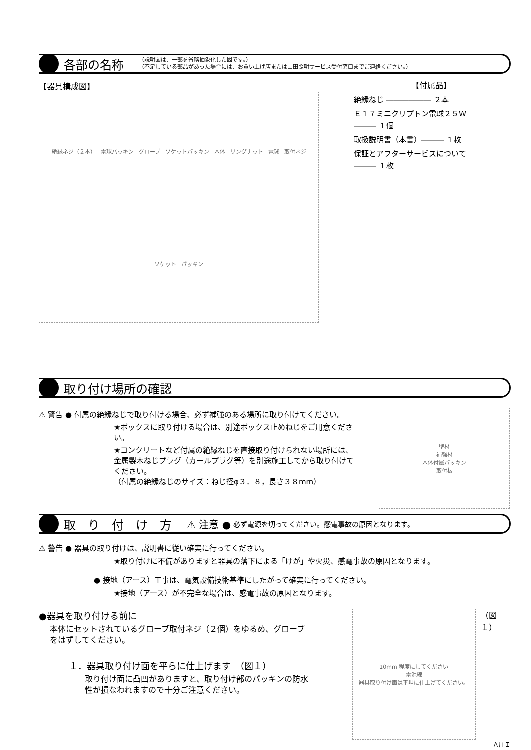各部の名称
（説明図は、一部を省略抽象化した図です。）
（不足している部品があった場合には、お買い上げ店または山田照明サービス受付窓口までご連絡ください。）
【器具構成図】
絶縁ネジ（２本） 電球パッキン グローブ ソケットパッキン 本体 リングナット 電球 取付ネジ ソケット パッキン
【付属品】
絶縁ねじ ―――――― ２本
Ｅ１７ミニクリプトン電球２５Ｗ
――― １個
取扱説明書（本書）――― １枚
保証とアフターサービスについて
――― １枚
取り付け場所の確認
⚠ 警告 ● 付属の絶縁ねじで取り付ける場合、必ず補強のある場所に取り付けてください。
★ボックスに取り付ける場合は、別途ボックス止めねじをご用意ください。
★コンクリートなど付属の絶縁ねじを直接取り付けられない場所には、金属製木ねじプラグ（カールプラグ等）を別途施工してから取り付けてください。
（付属の絶縁ねじのサイズ：ねじ径φ３．８，長さ３８mm）
壁材
補強材
本体付属パッキン
取付板
取　り　付　け　方
⚠ 注意 ● 必ず電源を切ってください。感電事故の原因となります。
⚠ 警告 ● 器具の取り付けは、説明書に従い確実に行ってください。
★取り付けに不備がありますと器具の落下による「けが」や火災、感電事故の原因となります。
● 接地（アース）工事は、電気設備技術基準にしたがって確実に行ってください。
★接地（アース）が不完全な場合は、感電事故の原因となります。
●器具を取り付ける前に
本体にセットされているグローブ取付ネジ（２個）をゆるめ、グローブをはずしてください。
１．器具取り付け面を平らに仕上げます　（図１）
取り付け面に凸凹がありますと、取り付け部のパッキンの防水性が損なわれますので十分ご注意ください。
10mm 程度にしてください
電源線
器具取り付け面は平坦に仕上げてください。
（図１）
Ａ圧Ｉ